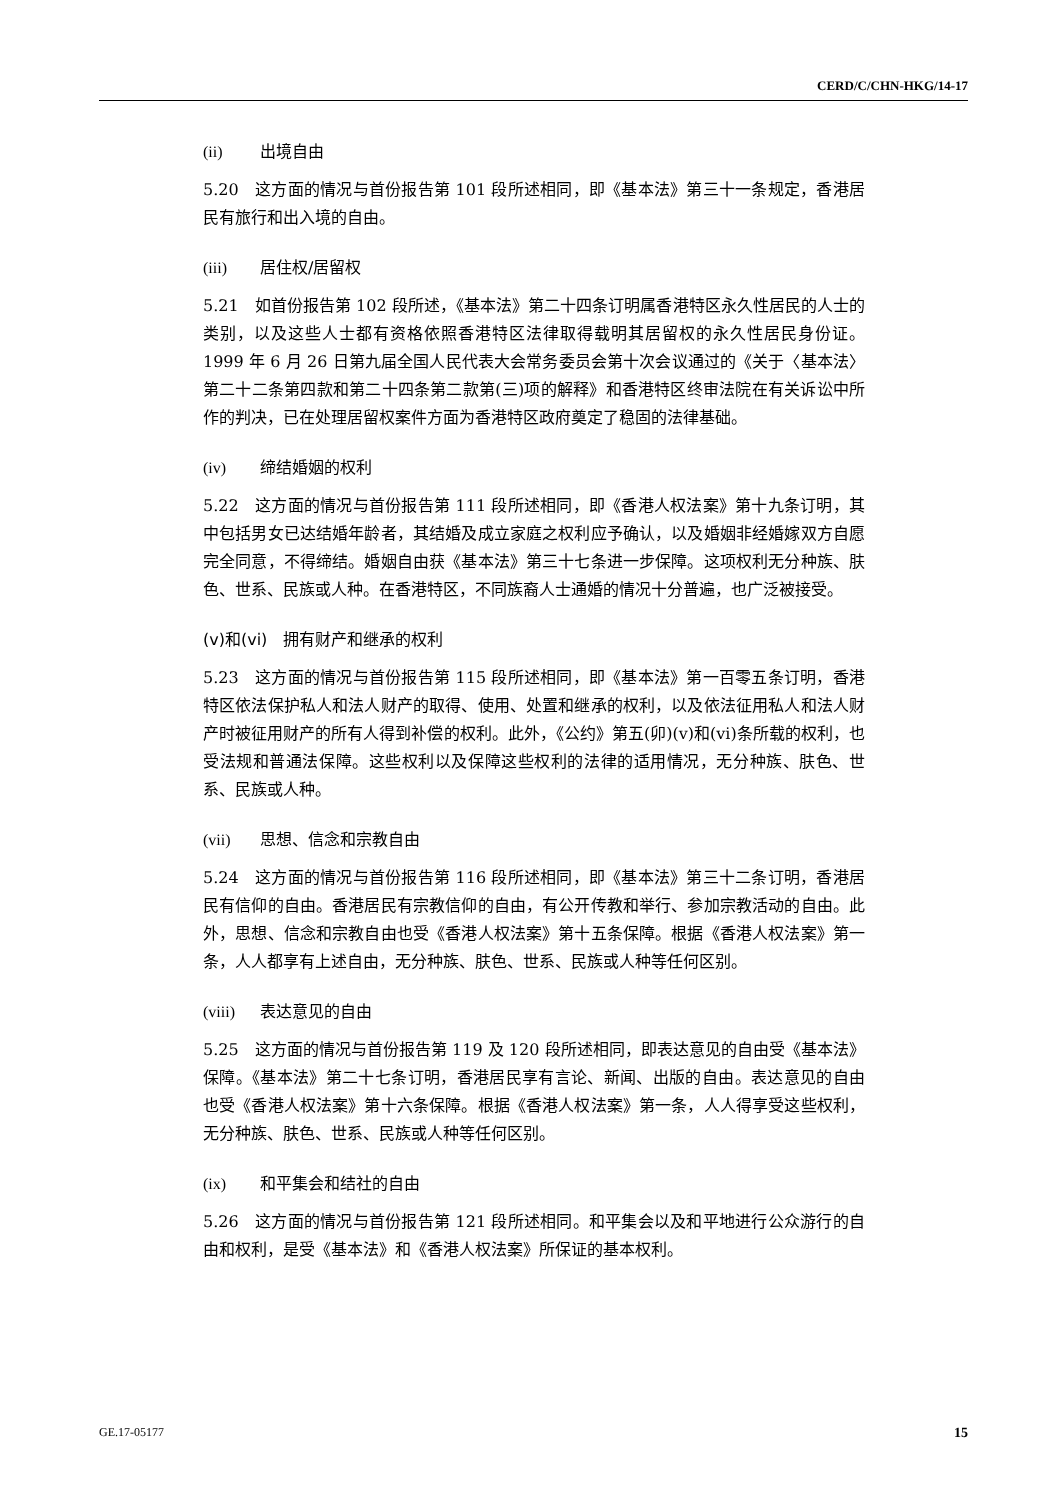CERD/C/CHN-HKG/14-17
(ii) 出境自由
5.20　这方面的情况与首份报告第 101 段所述相同，即《基本法》第三十一条规定，香港居民有旅行和出入境的自由。
(iii) 居住权/居留权
5.21　如首份报告第 102 段所述，《基本法》第二十四条订明属香港特区永久性居民的人士的类别，以及这些人士都有资格依照香港特区法律取得载明其居留权的永久性居民身份证。1999 年 6 月 26 日第九届全国人民代表大会常务委员会第十次会议通过的《关于〈基本法〉第二十二条第四款和第二十四条第二款第(三)项的解释》和香港特区终审法院在有关诉讼中所作的判决，已在处理居留权案件方面为香港特区政府奠定了稳固的法律基础。
(iv) 缔结婚姻的权利
5.22　这方面的情况与首份报告第 111 段所述相同，即《香港人权法案》第十九条订明，其中包括男女已达结婚年龄者，其结婚及成立家庭之权利应予确认，以及婚姻非经婚嫁双方自愿完全同意，不得缔结。婚姻自由获《基本法》第三十七条进一步保障。这项权利无分种族、肤色、世系、民族或人种。在香港特区，不同族裔人士通婚的情况十分普遍，也广泛被接受。
(v)和(vi)　拥有财产和继承的权利
5.23　这方面的情况与首份报告第 115 段所述相同，即《基本法》第一百零五条订明，香港特区依法保护私人和法人财产的取得、使用、处置和继承的权利，以及依法征用私人和法人财产时被征用财产的所有人得到补偿的权利。此外，《公约》第五(卯)(v)和(vi)条所载的权利，也受法规和普通法保障。这些权利以及保障这些权利的法律的适用情况，无分种族、肤色、世系、民族或人种。
(vii) 思想、信念和宗教自由
5.24　这方面的情况与首份报告第 116 段所述相同，即《基本法》第三十二条订明，香港居民有信仰的自由。香港居民有宗教信仰的自由，有公开传教和举行、参加宗教活动的自由。此外，思想、信念和宗教自由也受《香港人权法案》第十五条保障。根据《香港人权法案》第一条，人人都享有上述自由，无分种族、肤色、世系、民族或人种等任何区别。
(viii) 表达意见的自由
5.25　这方面的情况与首份报告第 119 及 120 段所述相同，即表达意见的自由受《基本法》保障。《基本法》第二十七条订明，香港居民享有言论、新闻、出版的自由。表达意见的自由也受《香港人权法案》第十六条保障。根据《香港人权法案》第一条，人人得享受这些权利，无分种族、肤色、世系、民族或人种等任何区别。
(ix) 和平集会和结社的自由
5.26　这方面的情况与首份报告第 121 段所述相同。和平集会以及和平地进行公众游行的自由和权利，是受《基本法》和《香港人权法案》所保证的基本权利。
GE.17-05177 15